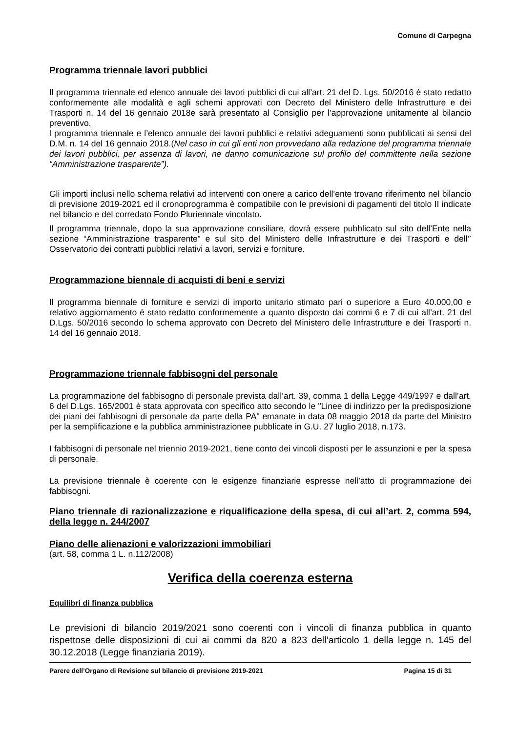Comune di Carpegna
Programma triennale lavori pubblici
Il programma triennale ed elenco annuale dei lavori pubblici di cui all’art. 21 del D. Lgs. 50/2016 è stato redatto conformemente alle modalità e agli schemi approvati con Decreto del Ministero delle Infrastrutture e dei Trasporti n. 14 del 16 gennaio 2018e sarà presentato al Consiglio per l’approvazione unitamente al bilancio preventivo.
l programma triennale e l’elenco annuale dei lavori pubblici e relativi adeguamenti sono pubblicati ai sensi del D.M. n. 14 del 16 gennaio 2018.(Nel caso in cui gli enti non provvedano alla redazione del programma triennale dei lavori pubblici, per assenza di lavori, ne danno comunicazione sul profilo del committente nella sezione “Amministrazione trasparente”).
Gli importi inclusi nello schema relativi ad interventi con onere a carico dell’ente trovano riferimento nel bilancio di previsione 2019-2021 ed il cronoprogramma è compatibile con le previsioni di pagamenti del titolo II indicate nel bilancio e del corredato Fondo Pluriennale vincolato.
Il programma triennale, dopo la sua approvazione consiliare, dovrà essere pubblicato sul sito dell’Ente nella sezione “Amministrazione trasparente” e sul sito del Ministero delle Infrastrutture e dei Trasporti e dell’’ Osservatorio dei contratti pubblici relativi a lavori, servizi e forniture.
Programmazione biennale di acquisti di beni e servizi
Il programma biennale di forniture e servizi di importo unitario stimato pari o superiore a Euro 40.000,00 e relativo aggiornamento è stato redatto conformemente a quanto disposto dai commi 6 e 7 di cui all’art. 21 del D.Lgs. 50/2016 secondo lo schema approvato con Decreto del Ministero delle Infrastrutture e dei Trasporti n. 14 del 16 gennaio 2018.
Programmazione triennale fabbisogni del personale
La programmazione del fabbisogno di personale prevista dall’art. 39, comma 1 della Legge 449/1997 e dall’art. 6 del D.Lgs. 165/2001 è stata approvata con specifico atto secondo le "Linee di indirizzo per la predisposizione dei piani dei fabbisogni di personale da parte della PA" emanate in data 08 maggio 2018 da parte del Ministro per la semplificazione e la pubblica amministrazionee pubblicate in G.U. 27 luglio 2018, n.173.
I fabbisogni di personale nel triennio 2019-2021, tiene conto dei vincoli disposti per le assunzioni e per la spesa di personale.
La previsione triennale è coerente con le esigenze finanziarie espresse nell’atto di programmazione dei fabbisogni.
Piano triennale di razionalizzazione e riqualificazione della spesa, di cui all’art. 2, comma 594, della legge n. 244/2007
Piano delle alienazioni e valorizzazioni immobiliari
(art. 58, comma 1 L. n.112/2008)
Verifica della coerenza esterna
Equilibri di finanza pubblica
Le previsioni di bilancio 2019/2021 sono coerenti con i vincoli di finanza pubblica in quanto rispettose delle disposizioni di cui ai commi da 820 a 823 dell’articolo 1 della legge n. 145 del 30.12.2018 (Legge finanziaria 2019).
Parere dell’Organo di Revisione sul bilancio di previsione 2019-2021 Pagina 15 di 31